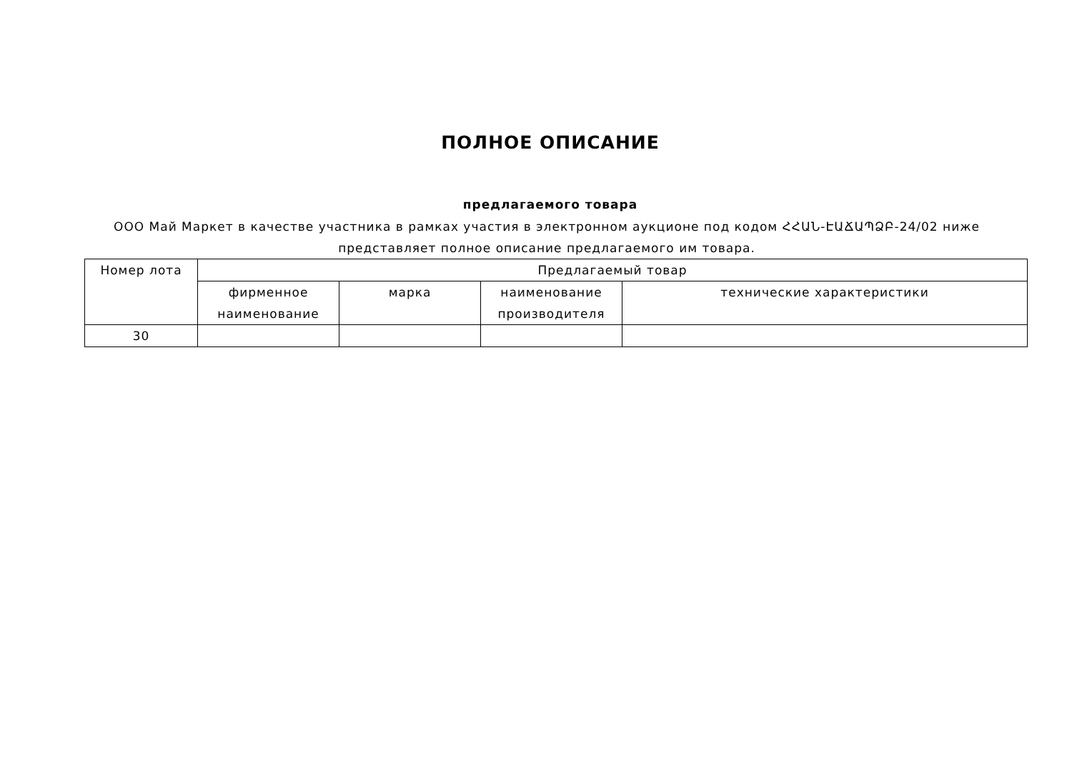ПОЛНОЕ ОПИСАНИЕ
предлагаемого товара
ООО Май Маркет в качестве участника в рамках участия в электронном аукционе под кодом ՀՀԱՆ-ԷԱՃԱՊՁԲ-24/02 ниже представляет полное описание предлагаемого им товара.
| Номер лота | Предлагаемый товар | | | |
| --- | --- | --- | --- | --- |
| | фирменное наименование | марка | наименование производителя | технические характеристики |
| 30 | | | | |